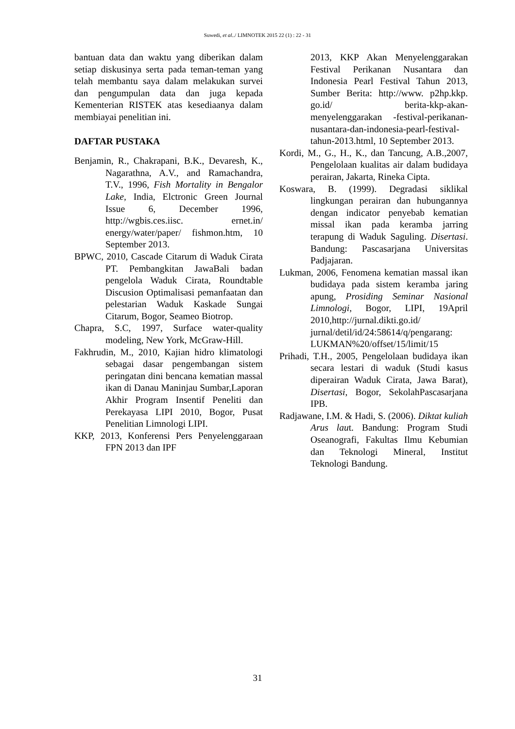Suwedi, et al../ LIMNOTEK 2015 22 (1) : 22 - 31
bantuan data dan waktu yang diberikan dalam setiap diskusinya serta pada teman-teman yang telah membantu saya dalam melakukan survei dan pengumpulan data dan juga kepada Kementerian RISTEK atas kesediaanya dalam membiayai penelitian ini.
DAFTAR PUSTAKA
Benjamin, R., Chakrapani, B.K., Devaresh, K., Nagarathna, A.V., and Ramachandra, T.V., 1996, Fish Mortality in Bengalor Lake, India, Elctronic Green Journal Issue 6, December 1996, http://wgbis.ces.iisc. ernet.in/ energy/water/paper/ fishmon.htm, 10 September 2013.
BPWC, 2010, Cascade Citarum di Waduk Cirata PT. Pembangkitan JawaBali badan pengelola Waduk Cirata, Roundtable Discusion Optimalisasi pemanfaatan dan pelestarian Waduk Kaskade Sungai Citarum, Bogor, Seameo Biotrop.
Chapra, S.C, 1997, Surface water-quality modeling, New York, McGraw-Hill.
Fakhrudin, M., 2010, Kajian hidro klimatologi sebagai dasar pengembangan sistem peringatan dini bencana kematian massal ikan di Danau Maninjau Sumbar,Laporan Akhir Program Insentif Peneliti dan Perekayasa LIPI 2010, Bogor, Pusat Penelitian Limnologi LIPI.
KKP, 2013, Konferensi Pers Penyelenggaraan FPN 2013 dan IPF
2013, KKP Akan Menyelenggarakan Festival Perikanan Nusantara dan Indonesia Pearl Festival Tahun 2013, Sumber Berita: http://www. p2hp.kkp. go.id/ berita-kkp-akan-menyelenggarakan -festival-perikanan-nusantara-dan-indonesia-pearl-festival-tahun-2013.html, 10 September 2013.
Kordi, M., G., H., K., dan Tancung, A.B.,2007, Pengelolaan kualitas air dalam budidaya perairan, Jakarta, Rineka Cipta.
Koswara, B. (1999). Degradasi siklikal lingkungan perairan dan hubungannya dengan indicator penyebab kematian missal ikan pada keramba jarring terapung di Waduk Saguling. Disertasi. Bandung: Pascasarjana Universitas Padjajaran.
Lukman, 2006, Fenomena kematian massal ikan budidaya pada sistem keramba jaring apung, Prosiding Seminar Nasional Limnologi, Bogor, LIPI, 19April 2010,http://jurnal.dikti.go.id/ jurnal/detil/id/24:58614/q/pengarang: LUKMAN%20/offset/15/limit/15
Prihadi, T.H., 2005, Pengelolaan budidaya ikan secara lestari di waduk (Studi kasus diperairan Waduk Cirata, Jawa Barat), Disertasi, Bogor, SekolahPascasarjana IPB.
Radjawane, I.M. & Hadi, S. (2006). Diktat kuliah Arus laut. Bandung: Program Studi Oseanografi, Fakultas Ilmu Kebumian dan Teknologi Mineral, Institut Teknologi Bandung.
31